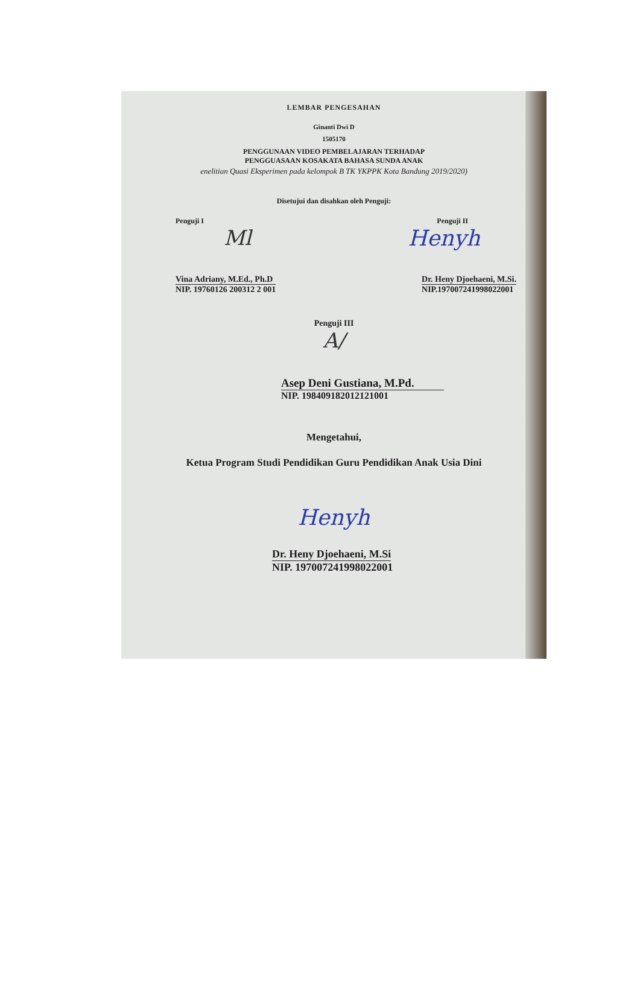LEMBAR PENGESAHAN
Ginanti Dwi D
1505170
PENGGUNAAN VIDEO PEMBELAJARAN TERHADAP
PENGGUASAAN KOSAKATA BAHASA SUNDA ANAK
enelitian Quasi Eksperimen pada kelompok B TK YKPPK Kota Bandung 2019/2020)
Disetujui dan disahkan oleh Penguji:
Penguji I Penguji II
Ml Henyh
Vina Adriany, M.Ed., Ph.D
NIP. 19760126 200312 2 001
Dr. Heny Djoehaeni, M.Si.
NIP.197007241998022001
Penguji III
A/
Asep Deni Gustiana, M.Pd.
NIP. 198409182012121001
Mengetahui,
Ketua Program Studi Pendidikan Guru Pendidikan Anak Usia Dini
Henyh
Dr. Heny Djoehaeni, M.Si
NIP. 197007241998022001